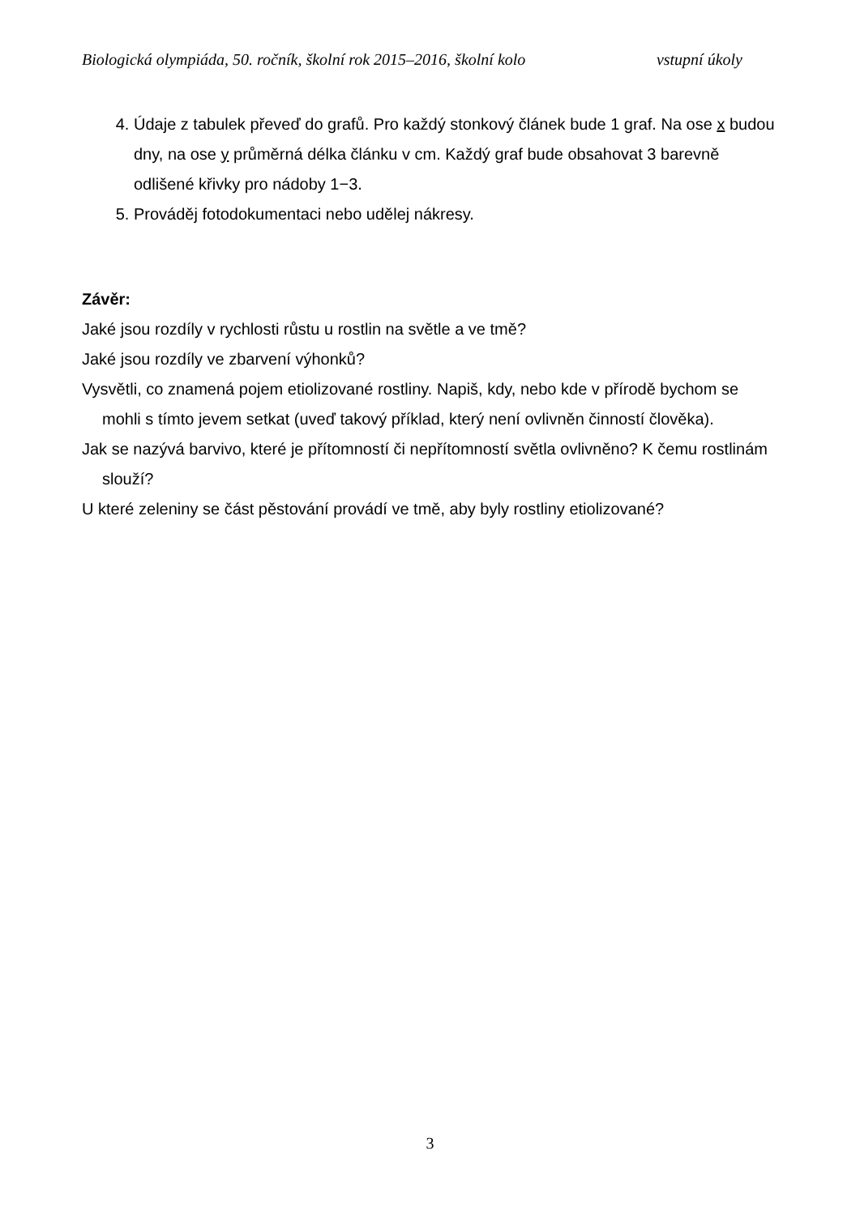Biologická olympiáda, 50. ročník, školní rok 2015–2016, školní kolo vstupní úkoly
4. Údaje z tabulek převeď do grafů. Pro každý stonkový článek bude 1 graf. Na ose x budou dny, na ose y průměrná délka článku v cm. Každý graf bude obsahovat 3 barevně odlišené křivky pro nádoby 1−3.
5. Prováděj fotodokumentaci nebo udělej nákresy.
Závěr:
Jaké jsou rozdíly v rychlosti růstu u rostlin na světle a ve tmě?
Jaké jsou rozdíly ve zbarvení výhonků?
Vysvětli, co znamená pojem etiolizované rostliny. Napiš, kdy, nebo kde v přírodě bychom se mohli s tímto jevem setkat (uveď takový příklad, který není ovlivněn činností člověka).
Jak se nazývá barvivo, které je přítomností či nepřítomností světla ovlivněno? K čemu rostlinám slouží?
U které zeleniny se část pěstování provádí ve tmě, aby byly rostliny etiolizované?
3